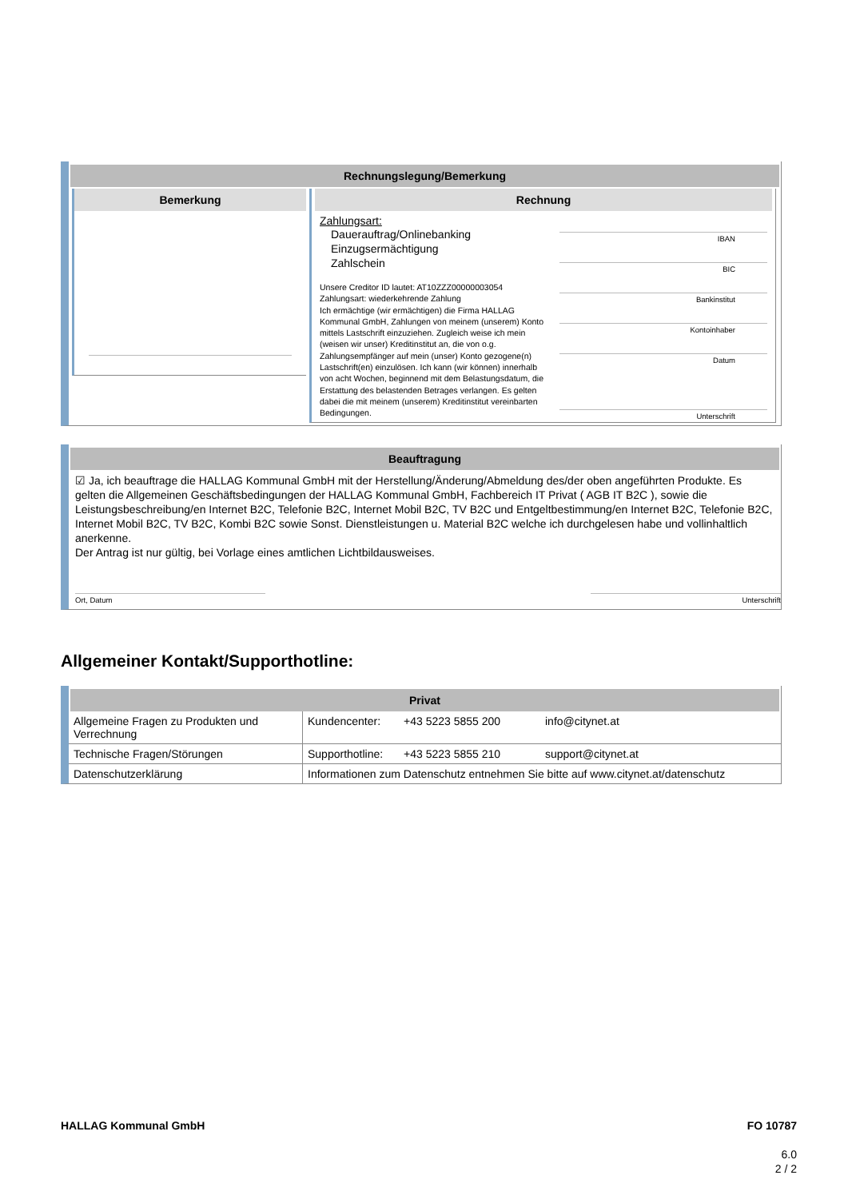Rechnungslegung/Bemerkung
Bemerkung
Rechnung
Zahlungsart:
Dauerauftrag/Onlinebanking
Einzugsermächtigung
Zahlschein
Unsere Creditor ID lautet: AT10ZZZ00000003054
Zahlungsart: wiederkehrende Zahlung
Ich ermächtige (wir ermächtigen) die Firma HALLAG Kommunal GmbH, Zahlungen von meinem (unserem) Konto mittels Lastschrift einzuziehen. Zugleich weise ich mein (weisen wir unser) Kreditinstitut an, die von o.g. Zahlungsempfänger auf mein (unser) Konto gezogene(n) Lastschrift(en) einzulösen. Ich kann (wir können) innerhalb von acht Wochen, beginnend mit dem Belastungsdatum, die Erstattung des belastenden Betrages verlangen. Es gelten dabei die mit meinem (unserem) Kreditinstitut vereinbarten Bedingungen.
IBAN
BIC
Bankinstitut
Kontoinhaber
Datum
Unterschrift
Beauftragung
☑ Ja, ich beauftrage die HALLAG Kommunal GmbH mit der Herstellung/Änderung/Abmeldung des/der oben angeführten Produkte. Es gelten die Allgemeinen Geschäftsbedingungen der HALLAG Kommunal GmbH, Fachbereich IT Privat ( AGB IT B2C ), sowie die Leistungsbeschreibung/en Internet B2C, Telefonie B2C, Internet Mobil B2C, TV B2C und Entgeltbestimmung/en Internet B2C, Telefonie B2C, Internet Mobil B2C, TV B2C, Kombi B2C sowie Sonst. Dienstleistungen u. Material B2C welche ich durchgelesen habe und vollinhaltlich anerkenne.
Der Antrag ist nur gültig, bei Vorlage eines amtlichen Lichtbildausweises.
Ort, Datum Unterschrift
Allgemeiner Kontakt/Supporthotline:
Privat
| Allgemeine Fragen zu Produkten und Verrechnung | Kundencenter: | +43 5223 5855 200 | info@citynet.at |
| Technische Fragen/Störungen | Supporthotline: | +43 5223 5855 210 | support@citynet.at |
| Datenschutzerklärung | Informationen zum Datenschutz entnehmen Sie bitte auf www.citynet.at/datenschutz | | |
HALLAG Kommunal GmbH FO 10787
6.0
2 / 2